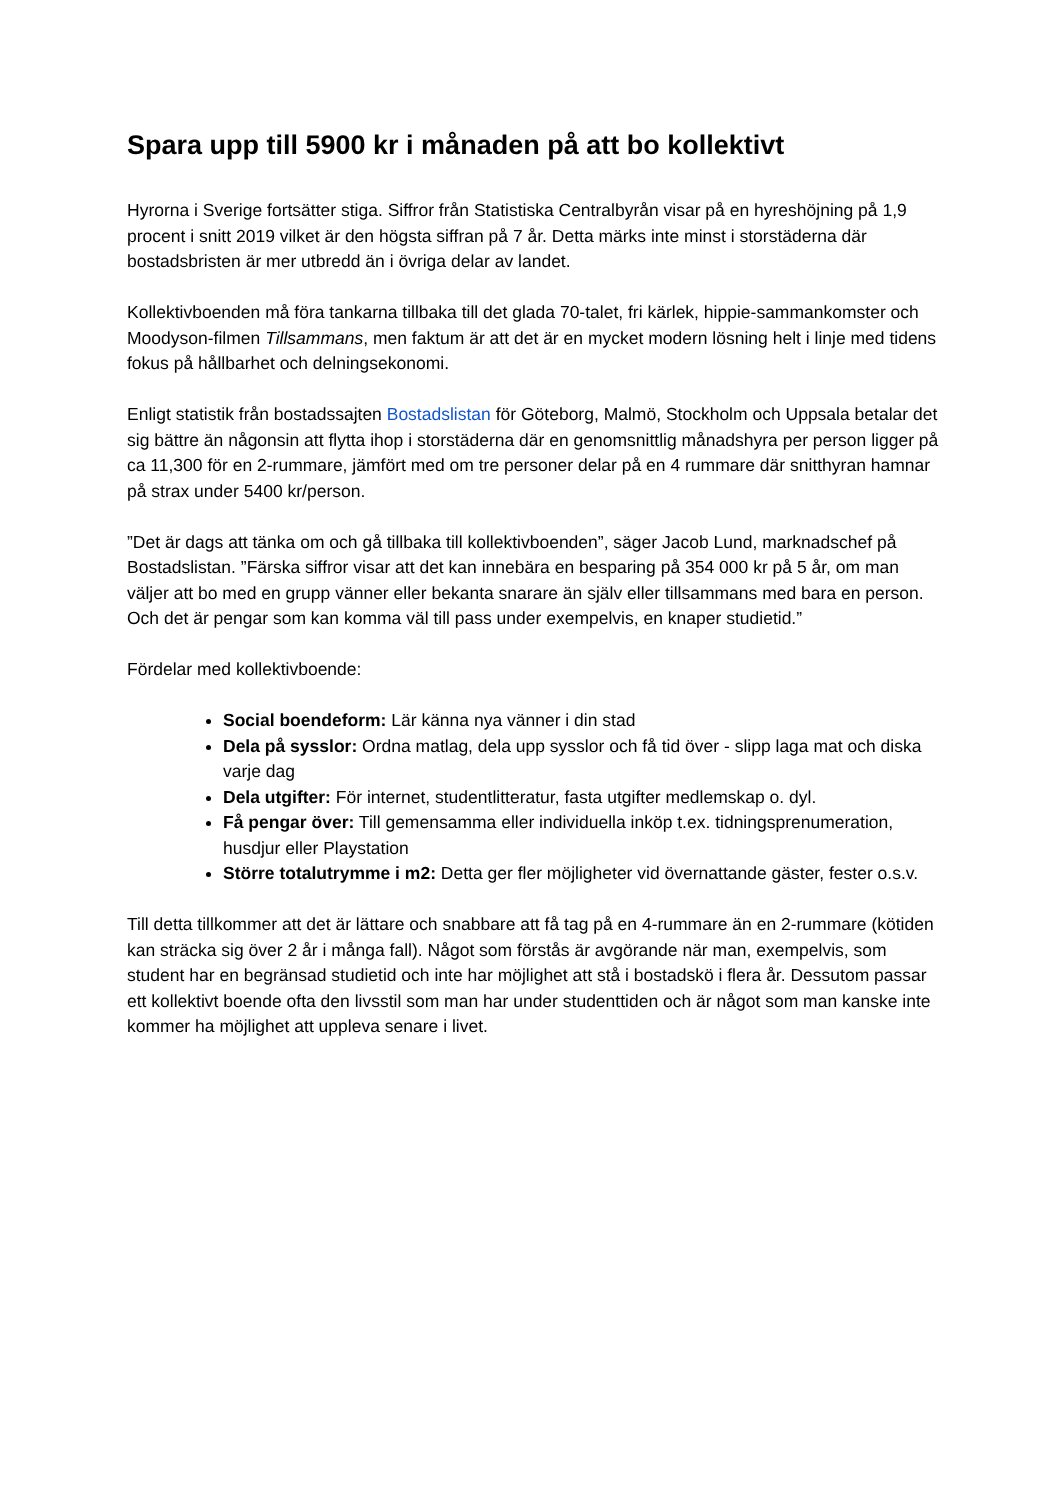Spara upp till 5900 kr i månaden på att bo kollektivt
Hyrorna i Sverige fortsätter stiga. Siffror från Statistiska Centralbyrån visar på en hyreshöjning på 1,9 procent i snitt 2019 vilket är den högsta siffran på 7 år. Detta märks inte minst i storstäderna där bostadsbristen är mer utbredd än i övriga delar av landet.
Kollektivboenden må föra tankarna tillbaka till det glada 70-talet, fri kärlek, hippie-sammankomster och Moodyson-filmen Tillsammans, men faktum är att det är en mycket modern lösning helt i linje med tidens fokus på hållbarhet och delningsekonomi.
Enligt statistik från bostadssajten Bostadslistan för Göteborg, Malmö, Stockholm och Uppsala betalar det sig bättre än någonsin att flytta ihop i storstäderna där en genomsnittlig månadshyra per person ligger på ca 11,300 för en 2-rummare, jämfört med om tre personer delar på en 4 rummare där snitthyran hamnar på strax under 5400 kr/person.
”Det är dags att tänka om och gå tillbaka till kollektivboenden”, säger Jacob Lund, marknadschef på Bostadslistan. ”Färska siffror visar att det kan innebära en besparing på 354 000 kr på 5 år, om man väljer att bo med en grupp vänner eller bekanta snarare än själv eller tillsammans med bara en person. Och det är pengar som kan komma väl till pass under exempelvis, en knaper studietid.”
Fördelar med kollektivboende:
Social boendeform: Lär känna nya vänner i din stad
Dela på sysslor: Ordna matlag, dela upp sysslor och få tid över - slipp laga mat och diska varje dag
Dela utgifter: För internet, studentlitteratur, fasta utgifter medlemskap o. dyl.
Få pengar över: Till gemensamma eller individuella inköp t.ex. tidningsprenumeration, husdjur eller Playstation
Större totalutrymme i m2: Detta ger fler möjligheter vid övernattande gäster, fester o.s.v.
Till detta tillkommer att det är lättare och snabbare att få tag på en 4-rummare än en 2-rummare (kötiden kan sträcka sig över 2 år i många fall). Något som förstås är avgörande när man, exempelvis, som student har en begränsad studietid och inte har möjlighet att stå i bostadskö i flera år. Dessutom passar ett kollektivt boende ofta den livsstil som man har under studenttiden och är något som man kanske inte kommer ha möjlighet att uppleva senare i livet.